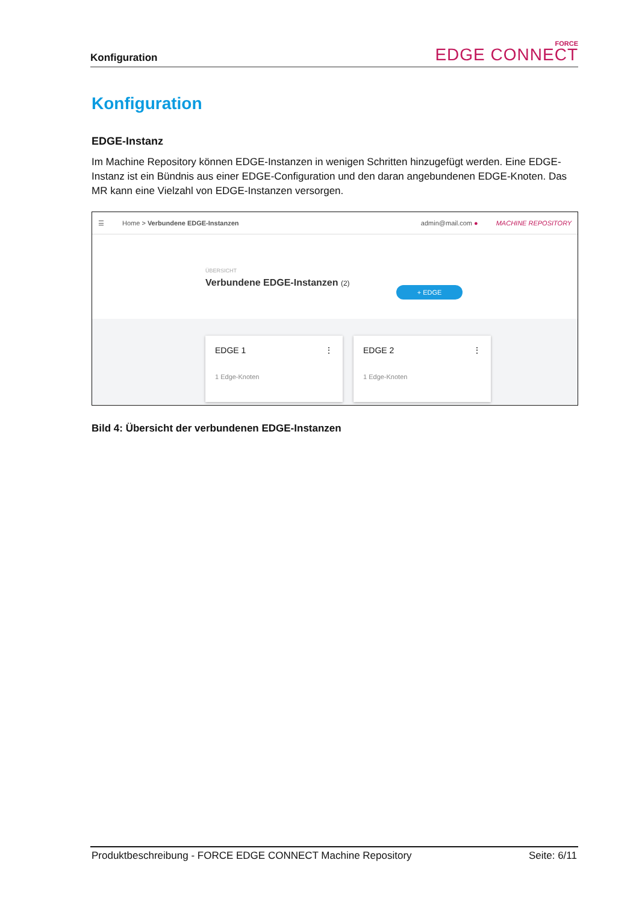Konfiguration
FORCE
EDGE CONNECT
Konfiguration
EDGE-Instanz
Im Machine Repository können EDGE-Instanzen in wenigen Schritten hinzugefügt werden. Eine EDGE-Instanz ist ein Bündnis aus einer EDGE-Configuration und den daran angebundenen EDGE-Knoten. Das MR kann eine Vielzahl von EDGE-Instanzen versorgen.
☰ Home > Verbundene EDGE-Instanzen admin@mail.com ● MACHINE REPOSITORY
ÜBERSICHT
Verbundene EDGE-Instanzen (2)
+ EDGE
EDGE 1 ⋮
1 Edge-Knoten
EDGE 2 ⋮
1 Edge-Knoten
Bild 4: Übersicht der verbundenen EDGE-Instanzen
Produktbeschreibung - FORCE EDGE CONNECT Machine Repository Seite: 6/11